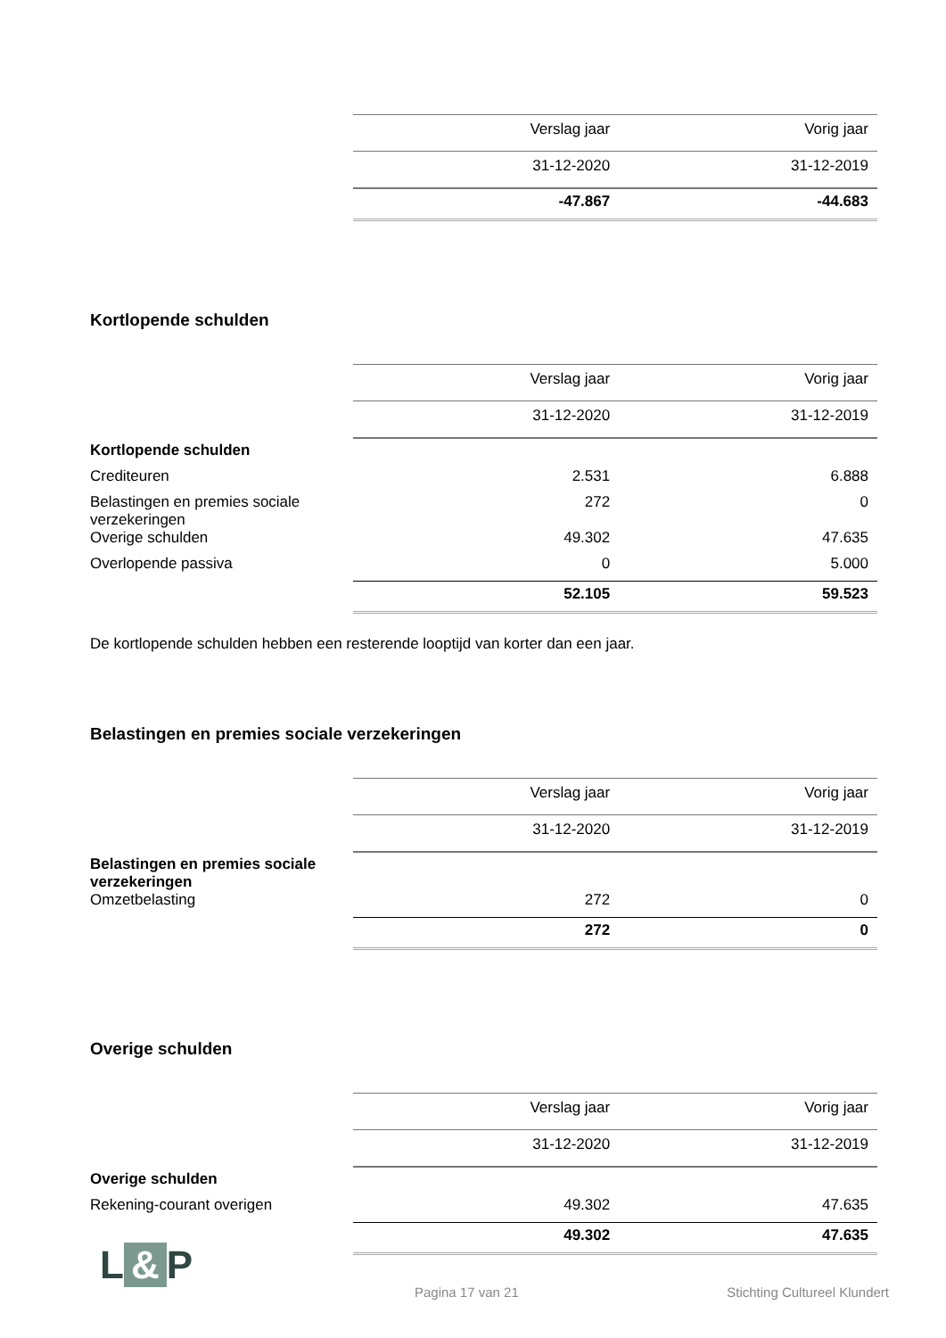| | Verslag jaar | Vorig jaar |
| | 31-12-2020 | 31-12-2019 |
| | -47.867 | -44.683 |
Kortlopende schulden
| | Verslag jaar | Vorig jaar |
| | 31-12-2020 | 31-12-2019 |
| Kortlopende schulden | | |
| Crediteuren | 2.531 | 6.888 |
| Belastingen en premies sociale verzekeringen | 272 | 0 |
| Overige schulden | 49.302 | 47.635 |
| Overlopende passiva | 0 | 5.000 |
| | 52.105 | 59.523 |
De kortlopende schulden hebben een resterende looptijd van korter dan een jaar.
Belastingen en premies sociale verzekeringen
| | Verslag jaar | Vorig jaar |
| | 31-12-2020 | 31-12-2019 |
| Belastingen en premies sociale verzekeringen | | |
| Omzetbelasting | 272 | 0 |
| | 272 | 0 |
Overige schulden
| | Verslag jaar | Vorig jaar |
| | 31-12-2020 | 31-12-2019 |
| Overige schulden | | |
| Rekening-courant overigen | 49.302 | 47.635 |
| | 49.302 | 47.635 |
L & P
Pagina 17 van 21 Stichting Cultureel Klundert